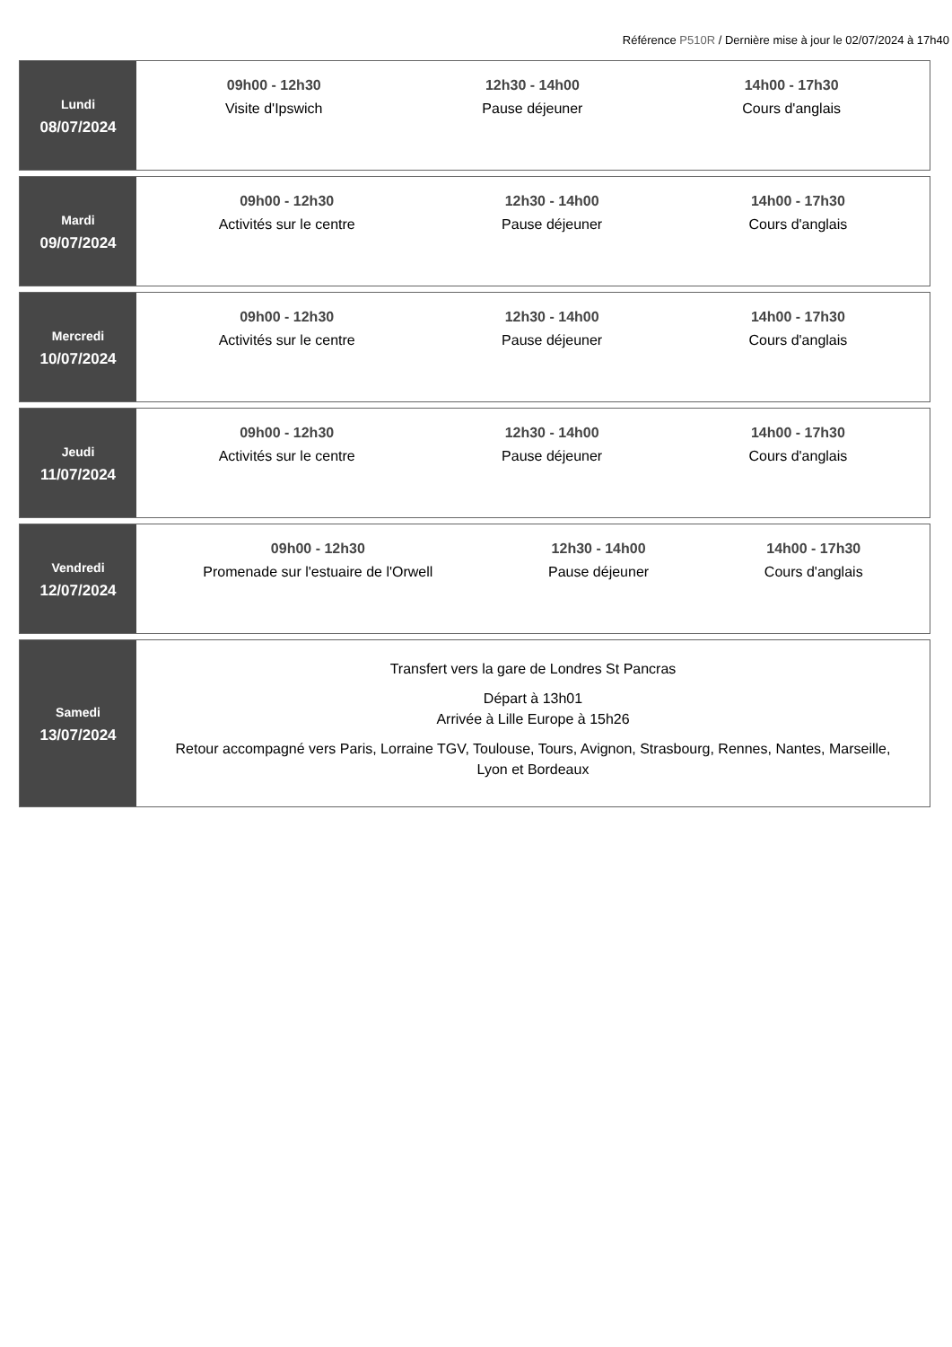Référence P510R / Dernière mise à jour le 02/07/2024 à 17h40
| Lundi 08/07/2024 | 09h00 - 12h30 Visite d'Ipswich 12h30 - 14h00 Pause déjeuner 14h00 - 17h30 Cours d'anglais |
| Mardi 09/07/2024 | 09h00 - 12h30 Activités sur le centre 12h30 - 14h00 Pause déjeuner 14h00 - 17h30 Cours d'anglais |
| Mercredi 10/07/2024 | 09h00 - 12h30 Activités sur le centre 12h30 - 14h00 Pause déjeuner 14h00 - 17h30 Cours d'anglais |
| Jeudi 11/07/2024 | 09h00 - 12h30 Activités sur le centre 12h30 - 14h00 Pause déjeuner 14h00 - 17h30 Cours d'anglais |
| Vendredi 12/07/2024 | 09h00 - 12h30 Promenade sur l'estuaire de l'Orwell 12h30 - 14h00 Pause déjeuner 14h00 - 17h30 Cours d'anglais |
| Samedi 13/07/2024 | Transfert vers la gare de Londres St Pancras Départ à 13h01 Arrivée à Lille Europe à 15h26 Retour accompagné vers Paris, Lorraine TGV, Toulouse, Tours, Avignon, Strasbourg, Rennes, Nantes, Marseille, Lyon et Bordeaux |